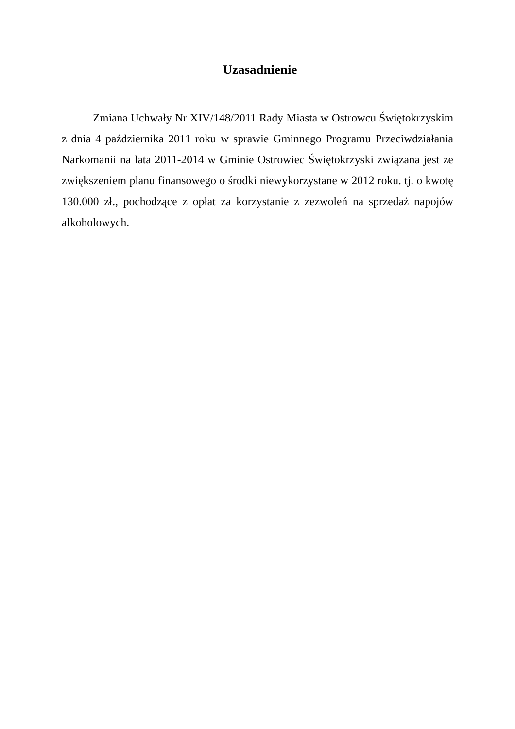Uzasadnienie
Zmiana Uchwały Nr XIV/148/2011 Rady Miasta w Ostrowcu Świętokrzyskim z dnia 4 października 2011 roku w sprawie Gminnego Programu Przeciwdziałania Narkomanii na lata 2011-2014 w Gminie Ostrowiec Świętokrzyski związana jest ze zwiększeniem planu finansowego o środki niewykorzystane w 2012 roku. tj. o kwotę 130.000 zł., pochodzące z opłat za korzystanie z zezwoleń na sprzedaż napojów alkoholowych.